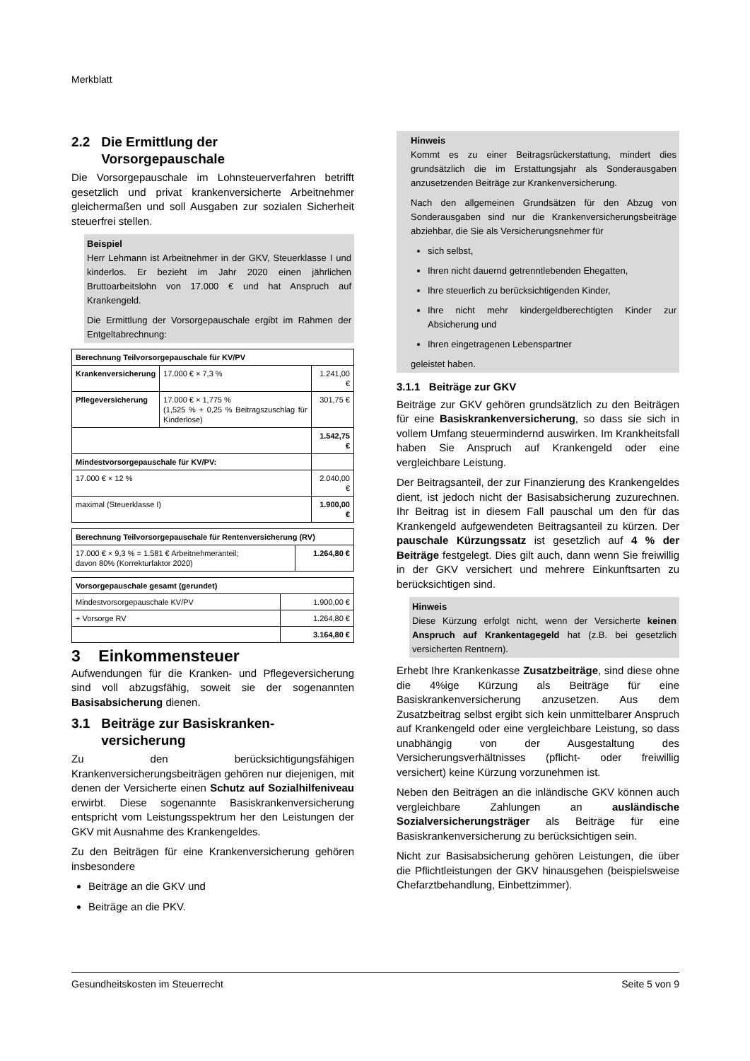Merkblatt
2.2 Die Ermittlung der
Vorsorgepauschale
Die Vorsorgepauschale im Lohnsteuerverfahren betrifft gesetzlich und privat krankenversicherte Arbeitnehmer gleichermaßen und soll Ausgaben zur sozialen Sicherheit steuerfrei stellen.
Beispiel
Herr Lehmann ist Arbeitnehmer in der GKV, Steuerklasse I und kinderlos. Er bezieht im Jahr 2020 einen jährlichen Bruttoarbeitslohn von 17.000 € und hat Anspruch auf Krankengeld.
Die Ermittlung der Vorsorgepauschale ergibt im Rahmen der Entgeltabrechnung:
| Berechnung Teilvorsorgepauschale für KV/PV | | |
| --- | --- | --- |
| Krankenversicherung | 17.000 € × 7,3 % | 1.241,00 € |
| Pflegeversicherung | 17.000 € × 1,775 % (1,525 % + 0,25 % Beitragszuschlag für Kinderlose) | 301,75 € |
| | | 1.542,75 € |
| Mindestvorsorgepauschale für KV/PV: | | |
| 17.000 € × 12 % | | 2.040,00 € |
| maximal (Steuerklasse I) | | 1.900,00 € |
| Berechnung Teilvorsorgepauschale für Rentenversicherung (RV) | |
| --- | --- |
| 17.000 € × 9,3 % = 1.581 € Arbeitnehmeranteil; davon 80% (Korrekturfaktor 2020) | 1.264,80 € |
| Vorsorgepauschale gesamt (gerundet) | |
| --- | --- |
| Mindestvorsorgepauschale KV/PV | 1.900,00 € |
| + Vorsorge RV | 1.264,80 € |
| | 3.164,80 € |
3 Einkommensteuer
Aufwendungen für die Kranken- und Pflegeversicherung sind voll abzugsfähig, soweit sie der sogenannten Basisabsicherung dienen.
3.1 Beiträge zur Basiskranken-
versicherung
Zu den berücksichtigungsfähigen Krankenversicherungsbeiträgen gehören nur diejenigen, mit denen der Versicherte einen Schutz auf Sozialhilfeniveau erwirbt. Diese sogenannte Basiskrankenversicherung entspricht vom Leistungsspektrum her den Leistungen der GKV mit Ausnahme des Krankengeldes.
Zu den Beiträgen für eine Krankenversicherung gehören insbesondere
Beiträge an die GKV und
Beiträge an die PKV.
Hinweis
Kommt es zu einer Beitragsrückerstattung, mindert dies grundsätzlich die im Erstattungsjahr als Sonderausgaben anzusetzenden Beiträge zur Krankenversicherung.
Nach den allgemeinen Grundsätzen für den Abzug von Sonderausgaben sind nur die Krankenversicherungsbeiträge abziehbar, die Sie als Versicherungsnehmer für
sich selbst,
Ihren nicht dauernd getrenntlebenden Ehegatten,
Ihre steuerlich zu berücksichtigenden Kinder,
Ihre nicht mehr kindergeldberechtigten Kinder zur Absicherung und
Ihren eingetragenen Lebenspartner
geleistet haben.
3.1.1 Beiträge zur GKV
Beiträge zur GKV gehören grundsätzlich zu den Beiträgen für eine Basiskrankenversicherung, so dass sie sich in vollem Umfang steuermindernd auswirken. Im Krankheitsfall haben Sie Anspruch auf Krankengeld oder eine vergleichbare Leistung.
Der Beitragsanteil, der zur Finanzierung des Krankengeldes dient, ist jedoch nicht der Basisabsicherung zuzurechnen. Ihr Beitrag ist in diesem Fall pauschal um den für das Krankengeld aufgewendeten Beitragsanteil zu kürzen. Der pauschale Kürzungssatz ist gesetzlich auf 4 % der Beiträge festgelegt. Dies gilt auch, dann wenn Sie freiwillig in der GKV versichert und mehrere Einkunftsarten zu berücksichtigen sind.
Hinweis
Diese Kürzung erfolgt nicht, wenn der Versicherte keinen Anspruch auf Krankentagegeld hat (z.B. bei gesetzlich versicherten Rentnern).
Erhebt Ihre Krankenkasse Zusatzbeiträge, sind diese ohne die 4%ige Kürzung als Beiträge für eine Basiskrankenversicherung anzusetzen. Aus dem Zusatzbeitrag selbst ergibt sich kein unmittelbarer Anspruch auf Krankengeld oder eine vergleichbare Leistung, so dass unabhängig von der Ausgestaltung des Versicherungsverhältnisses (pflicht- oder freiwillig versichert) keine Kürzung vorzunehmen ist.
Neben den Beiträgen an die inländische GKV können auch vergleichbare Zahlungen an ausländische Sozialversicherungsträger als Beiträge für eine Basiskrankenversicherung zu berücksichtigen sein.
Nicht zur Basisabsicherung gehören Leistungen, die über die Pflichtleistungen der GKV hinausgehen (beispielsweise Chefarztbehandlung, Einbettzimmer).
Gesundheitskosten im Steuerrecht Seite 5 von 9